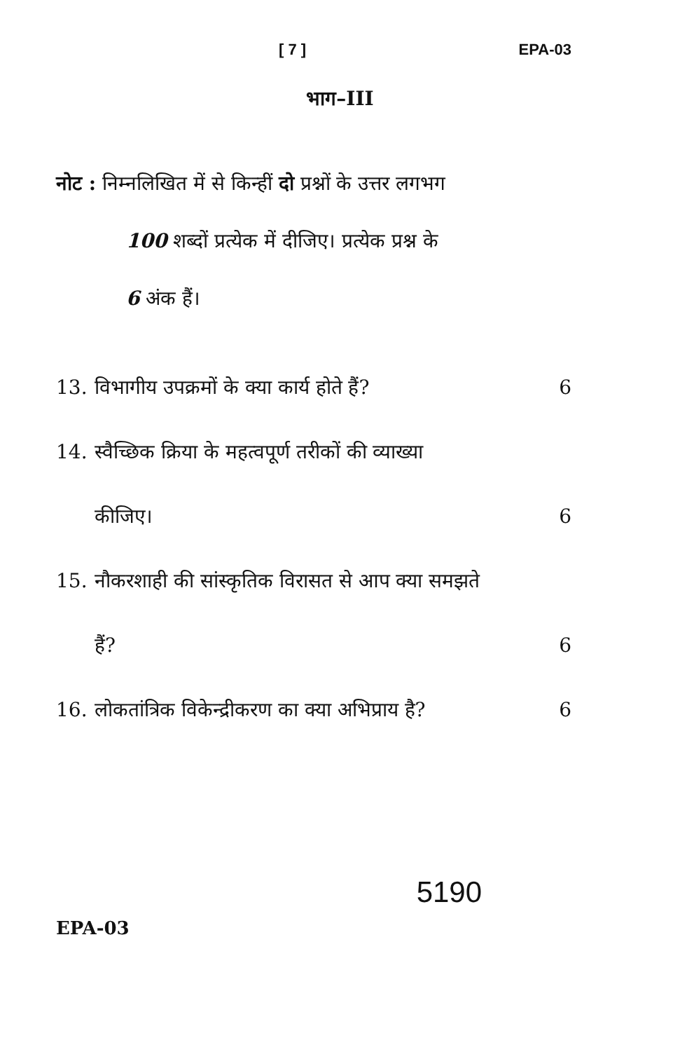[ 7 ] EPA-03
भाग–III
नोट : निम्नलिखित में से किन्हीं दो प्रश्नों के उत्तर लगभग
100 शब्दों प्रत्येक में दीजिए। प्रत्येक प्रश्न के
6 अंक हैं।
13. विभागीय उपक्रमों के क्या कार्य होते हैं? 6
14. स्वैच्छिक क्रिया के महत्वपूर्ण तरीकों की व्याख्या
कीजिए। 6
15. नौकरशाही की सांस्कृतिक विरासत से आप क्या समझते
हैं? 6
16. लोकतांत्रिक विकेन्द्रीकरण का क्या अभिप्राय है? 6
EPA-03 5190